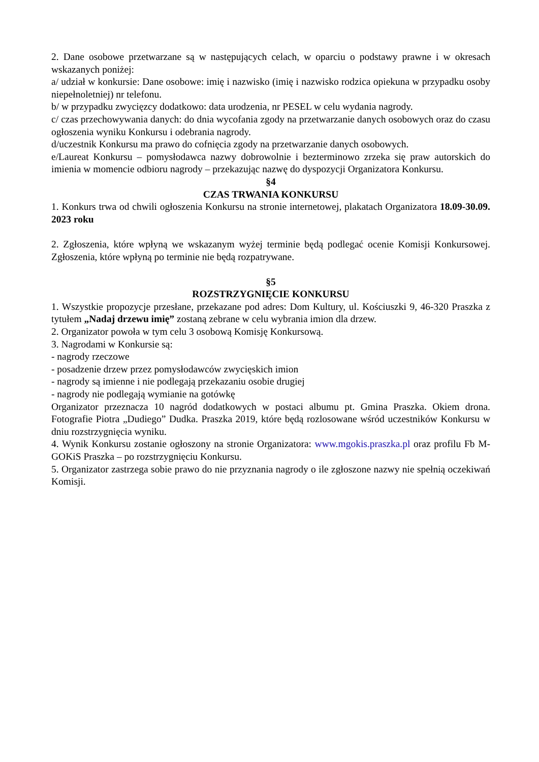2. Dane osobowe przetwarzane są w następujących celach, w oparciu o podstawy prawne i w okresach wskazanych poniżej:
a/ udział w konkursie: Dane osobowe: imię i nazwisko (imię i nazwisko rodzica opiekuna w przypadku osoby niepełnoletniej) nr telefonu.
b/ w przypadku zwycięzcy dodatkowo: data urodzenia, nr PESEL w celu wydania nagrody.
c/ czas przechowywania danych: do dnia wycofania zgody na przetwarzanie danych osobowych oraz do czasu ogłoszenia wyniku Konkursu i odebrania nagrody.
d/uczestnik Konkursu ma prawo do cofnięcia zgody na przetwarzanie danych osobowych.
e/Laureat Konkursu – pomysłodawca nazwy dobrowolnie i bezterminowo zrzeka się praw autorskich do imienia w momencie odbioru nagrody – przekazując nazwę do dyspozycji Organizatora Konkursu.
§4
CZAS TRWANIA KONKURSU
1. Konkurs trwa od chwili ogłoszenia Konkursu na stronie internetowej, plakatach Organizatora 18.09-30.09. 2023 roku
2. Zgłoszenia, które wpłyną we wskazanym wyżej terminie będą podlegać ocenie Komisji Konkursowej. Zgłoszenia, które wpłyną po terminie nie będą rozpatrywane.
§5
ROZSTRZYGNIĘCIE KONKURSU
1. Wszystkie propozycje przesłane, przekazane pod adres: Dom Kultury, ul. Kościuszki 9, 46-320 Praszka z tytułem „Nadaj drzewu imię” zostaną zebrane w celu wybrania imion dla drzew.
2. Organizator powoła w tym celu 3 osobową Komisję Konkursową.
3. Nagrodami w Konkursie są:
- nagrody rzeczowe
- posadzenie drzew przez pomysłodawców zwycięskich imion
- nagrody są imienne i nie podlegają przekazaniu osobie drugiej
- nagrody nie podlegają wymianie na gotówkę
Organizator przeznacza 10 nagród dodatkowych w postaci albumu pt. Gmina Praszka. Okiem drona. Fotografie Piotra „Dudiego” Dudka. Praszka 2019, które będą rozlosowane wśród uczestników Konkursu w dniu rozstrzygnięcia wyniku.
4. Wynik Konkursu zostanie ogłoszony na stronie Organizatora: www.mgokis.praszka.pl oraz profilu Fb M-GOKiS Praszka – po rozstrzygnięciu Konkursu.
5. Organizator zastrzega sobie prawo do nie przyznania nagrody o ile zgłoszone nazwy nie spełnią oczekiwań Komisji.